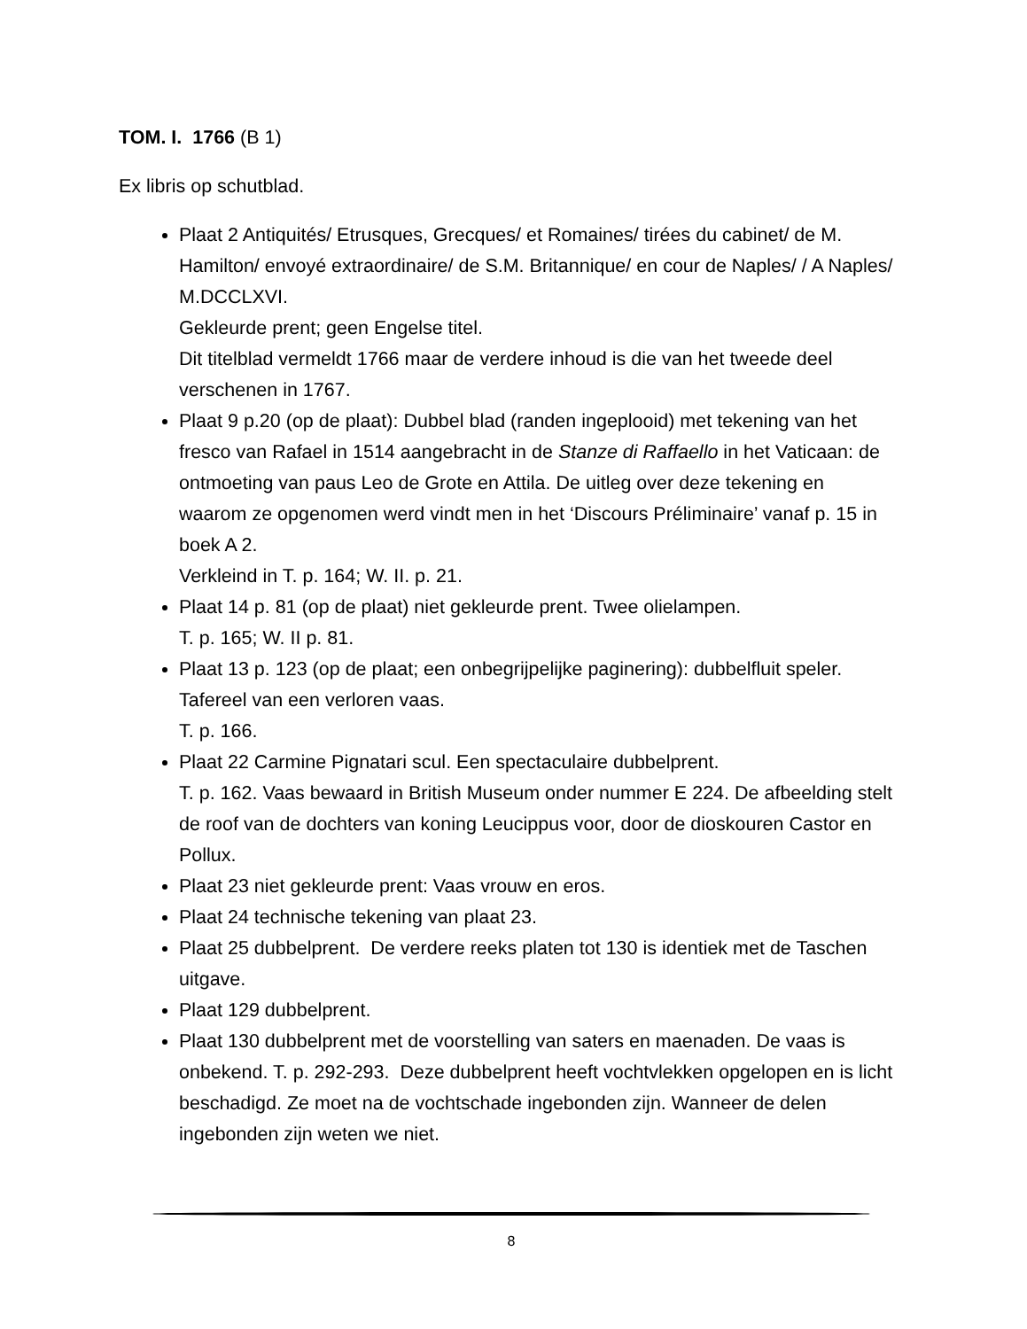TOM. I. 1766 (B 1)
Ex libris op schutblad.
Plaat 2 Antiquités/ Etrusques, Grecques/ et Romaines/ tirées du cabinet/ de M. Hamilton/ envoyé extraordinaire/ de S.M. Britannique/ en cour de Naples/ / A Naples/ M.DCCLXVI.
Gekleurde prent; geen Engelse titel.
Dit titelblad vermeldt 1766 maar de verdere inhoud is die van het tweede deel verschenen in 1767.
Plaat 9 p.20 (op de plaat): Dubbel blad (randen ingeplooid) met tekening van het fresco van Rafael in 1514 aangebracht in de Stanze di Raffaello in het Vaticaan: de ontmoeting van paus Leo de Grote en Attila. De uitleg over deze tekening en waarom ze opgenomen werd vindt men in het ‘Discours Préliminaire’ vanaf p. 15 in boek A 2.
Verkleind in T. p. 164; W. II. p. 21.
Plaat 14 p. 81 (op de plaat) niet gekleurde prent. Twee olielampen.
T. p. 165; W. II p. 81.
Plaat 13 p. 123 (op de plaat; een onbegrijpelijke paginering): dubbelfluit speler. Tafereel van een verloren vaas.
T. p. 166.
Plaat 22 Carmine Pignatari scul. Een spectaculaire dubbelprent.
T. p. 162. Vaas bewaard in British Museum onder nummer E 224. De afbeelding stelt de roof van de dochters van koning Leucippus voor, door de dioskouren Castor en Pollux.
Plaat 23 niet gekleurde prent: Vaas vrouw en eros.
Plaat 24 technische tekening van plaat 23.
Plaat 25 dubbelprent. De verdere reeks platen tot 130 is identiek met de Taschen uitgave.
Plaat 129 dubbelprent.
Plaat 130 dubbelprent met de voorstelling van saters en maenaden. De vaas is onbekend. T. p. 292-293. Deze dubbelprent heeft vochtvlekken opgelopen en is licht beschadigd. Ze moet na de vochtschade ingebonden zijn. Wanneer de delen ingebonden zijn weten we niet.
8